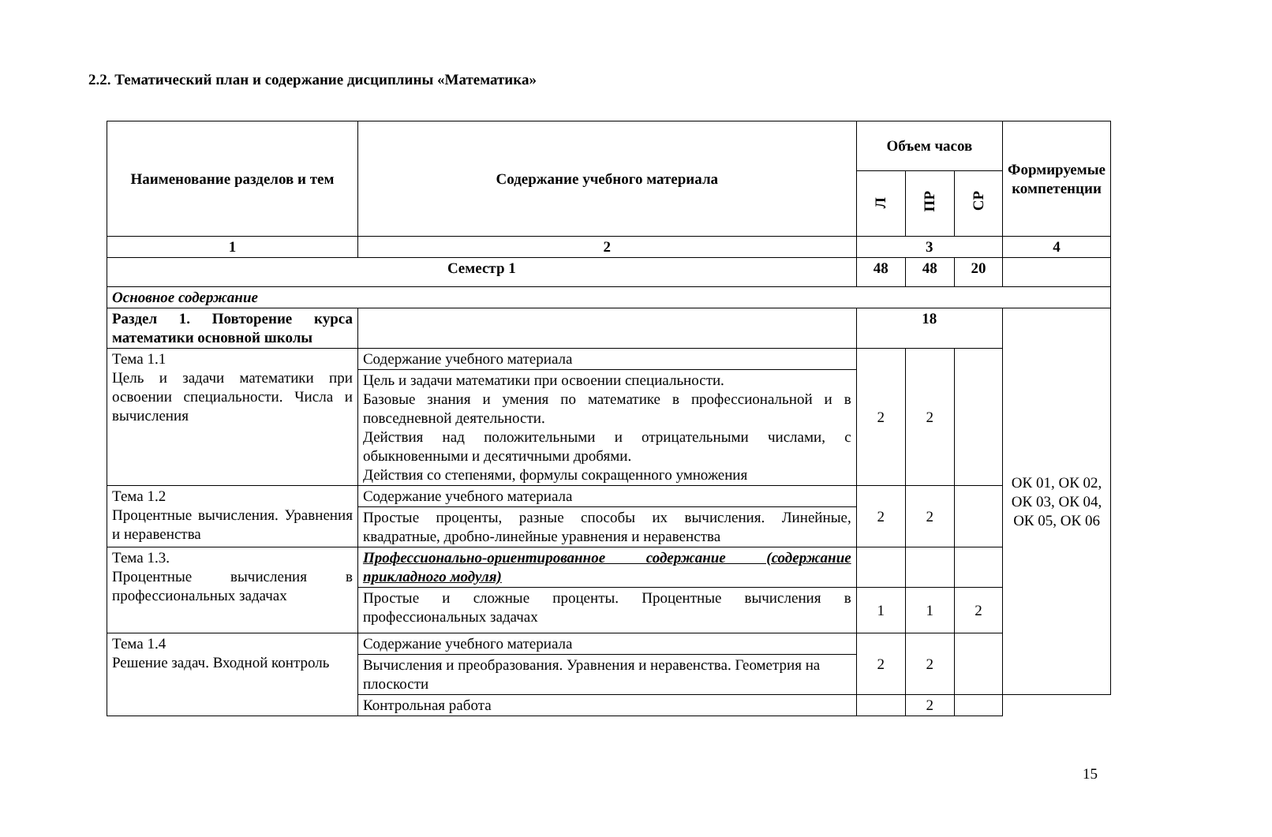2.2. Тематический план и содержание дисциплины «Математика»
| Наименование разделов и тем | Содержание учебного материала | Объем часов | | | Формируемые компетенции |
| --- | --- | --- | --- | --- | --- |
| | | Л | ПР | СР | |
| 1 | 2 | 3 | | | 4 |
| Семестр 1 | | 48 | 48 | 20 | |
| Основное содержание | | | | | |
| Раздел 1. Повторение курса математики основной школы | | 18 | | | ОК 01, ОК 02, ОК 03, ОК 04, ОК 05, ОК 06 |
| Тема 1.1 Цель и задачи математики при освоении специальности. Числа и вычисления | Содержание учебного материала | 2 | 2 | | |
| | Цель и задачи математики при освоении специальности. Базовые знания и умения по математике в профессиональной и в повседневной деятельности. Действия над положительными и отрицательными числами, с обыкновенными и десятичными дробями. Действия со степенями, формулы сокращенного умножения | | | | |
| Тема 1.2 Процентные вычисления. Уравнения и неравенства | Содержание учебного материала | 2 | 2 | | |
| | Простые проценты, разные способы их вычисления. Линейные, квадратные, дробно-линейные уравнения и неравенства | | | | |
| Тема 1.3. Процентные вычисления в профессиональных задачах | Профессионально-ориентированное содержание (содержание прикладного модуля) | | | | |
| | Простые и сложные проценты. Процентные вычисления в профессиональных задачах | 1 | 1 | 2 | |
| Тема 1.4 Решение задач. Входной контроль | Содержание учебного материала | 2 | 2 | | |
| | Вычисления и преобразования. Уравнения и неравенства. Геометрия на плоскости | | | | |
| | Контрольная работа | | 2 | | |
15